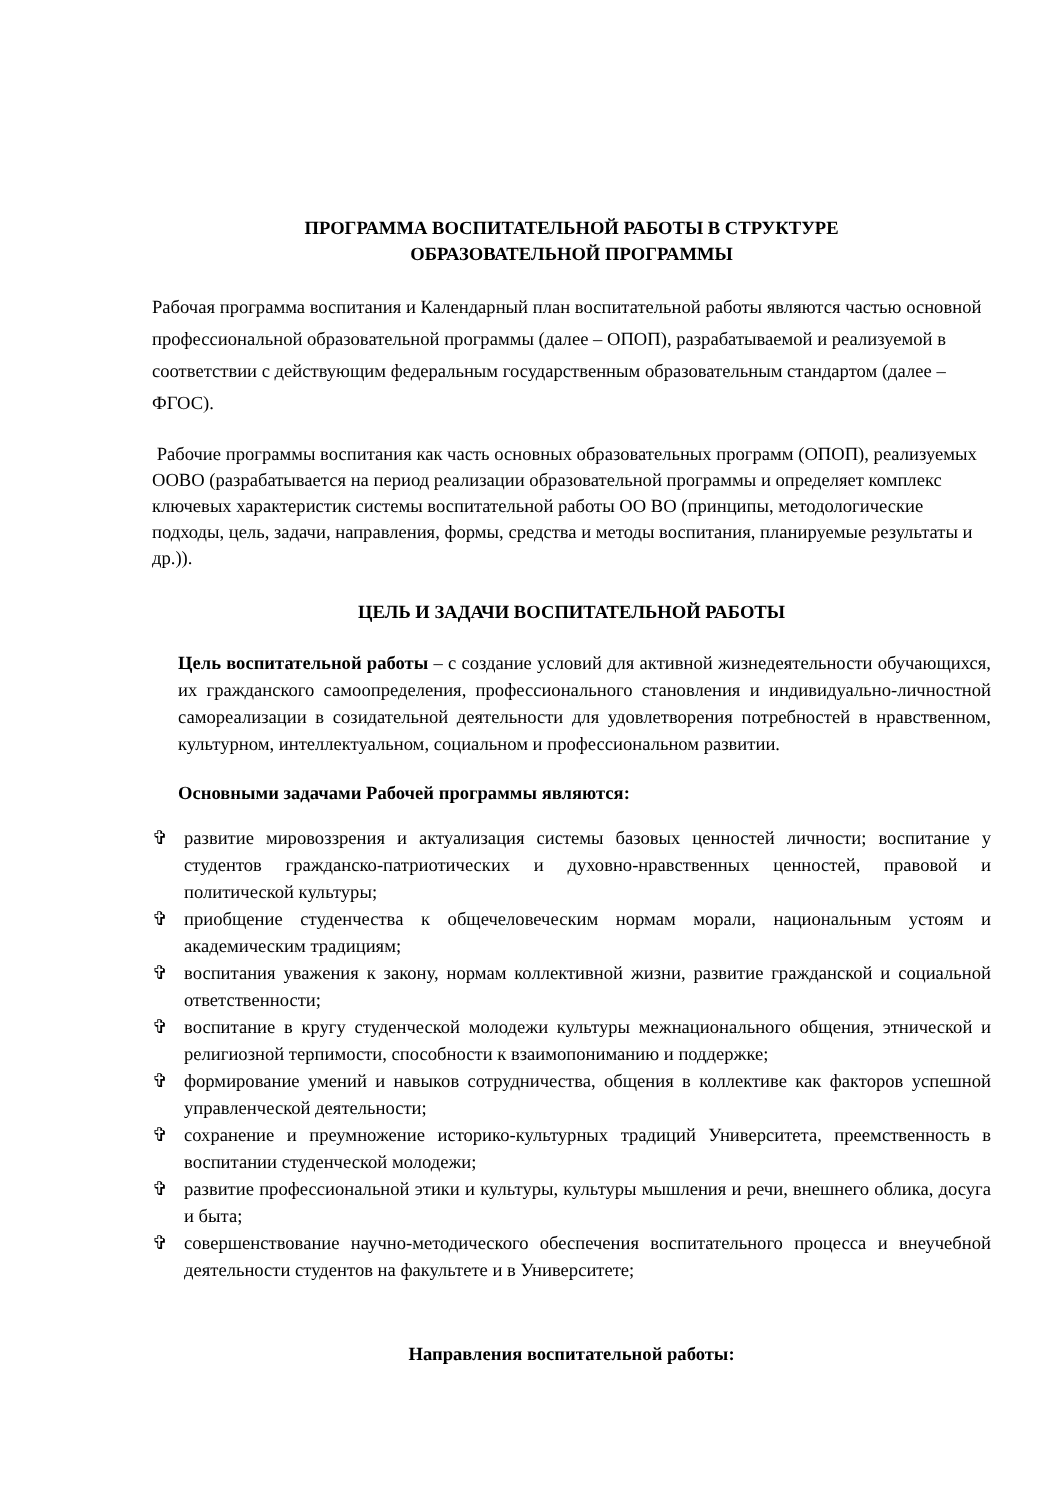ПРОГРАММА ВОСПИТАТЕЛЬНОЙ РАБОТЫ В СТРУКТУРЕ
ОБРАЗОВАТЕЛЬНОЙ ПРОГРАММЫ
Рабочая программа воспитания и Календарный план воспитательной работы являются частью основной профессиональной образовательной программы (далее – ОПОП), разрабатываемой и реализуемой в соответствии с действующим федеральным государственным образовательным стандартом (далее – ФГОС).
Рабочие программы воспитания как часть основных образовательных программ (ОПОП), реализуемых ООВО (разрабатывается на период реализации образовательной программы и определяет комплекс ключевых характеристик системы воспитательной работы ОО ВО (принципы, методологические подходы, цель, задачи, направления, формы, средства и методы воспитания, планируемые результаты и др.)).
ЦЕЛЬ И ЗАДАЧИ ВОСПИТАТЕЛЬНОЙ РАБОТЫ
Цель воспитательной работы – с создание условий для активной жизнедеятельности обучающихся, их гражданского самоопределения, профессионального становления и индивидуально-личностной самореализации в созидательной деятельности для удовлетворения потребностей в нравственном, культурном, интеллектуальном, социальном и профессиональном развитии.
Основными задачами Рабочей программы являются:
✞ развитие мировоззрения и актуализация системы базовых ценностей личности; воспитание у студентов гражданско-патриотических и духовно-нравственных ценностей, правовой и политической культуры;
✞ приобщение студенчества к общечеловеческим нормам морали, национальным устоям и академическим традициям;
✞ воспитания уважения к закону, нормам коллективной жизни, развитие гражданской и социальной ответственности;
✞ воспитание в кругу студенческой молодежи культуры межнационального общения, этнической и религиозной терпимости, способности к взаимопониманию и поддержке;
✞ формирование умений и навыков сотрудничества, общения в коллективе как факторов успешной управленческой деятельности;
✞ сохранение и преумножение историко-культурных традиций Университета, преемственность в воспитании студенческой молодежи;
✞ развитие профессиональной этики и культуры, культуры мышления и речи, внешнего облика, досуга и быта;
✞ совершенствование научно-методического обеспечения воспитательного процесса и внеучебной деятельности студентов на факультете и в Университете;
Направления воспитательной работы: